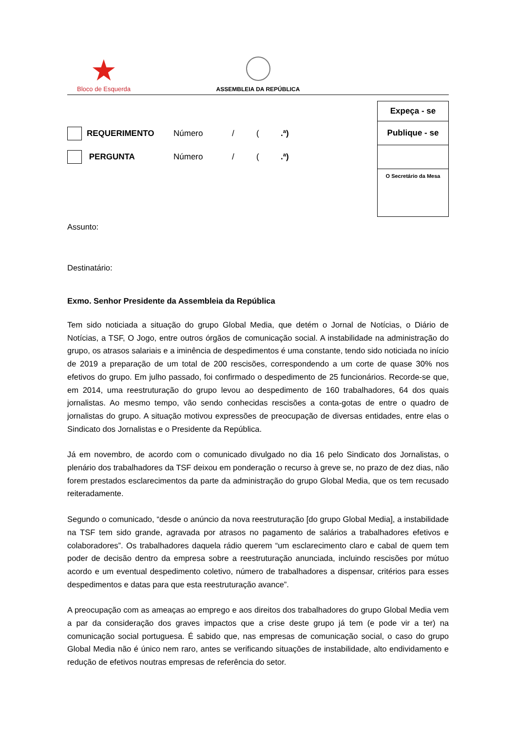★
Bloco de Esquerda
ASSEMBLEIA DA REPÚBLICA
Expeça - se
Publique - se
O Secretário da Mesa
REQUERIMENTO Número / (.ª)
PERGUNTA Número / (.ª)
Assunto:
Destinatário:
Exmo. Senhor Presidente da Assembleia da República
Tem sido noticiada a situação do grupo Global Media, que detém o Jornal de Notícias, o Diário de Notícias, a TSF, O Jogo, entre outros órgãos de comunicação social. A instabilidade na administração do grupo, os atrasos salariais e a iminência de despedimentos é uma constante, tendo sido noticiada no início de 2019 a preparação de um total de 200 rescisões, correspondendo a um corte de quase 30% nos efetivos do grupo. Em julho passado, foi confirmado o despedimento de 25 funcionários. Recorde-se que, em 2014, uma reestruturação do grupo levou ao despedimento de 160 trabalhadores, 64 dos quais jornalistas. Ao mesmo tempo, vão sendo conhecidas rescisões a conta-gotas de entre o quadro de jornalistas do grupo. A situação motivou expressões de preocupação de diversas entidades, entre elas o Sindicato dos Jornalistas e o Presidente da República.
Já em novembro, de acordo com o comunicado divulgado no dia 16 pelo Sindicato dos Jornalistas, o plenário dos trabalhadores da TSF deixou em ponderação o recurso à greve se, no prazo de dez dias, não forem prestados esclarecimentos da parte da administração do grupo Global Media, que os tem recusado reiteradamente.
Segundo o comunicado, “desde o anúncio da nova reestruturação [do grupo Global Media], a instabilidade na TSF tem sido grande, agravada por atrasos no pagamento de salários a trabalhadores efetivos e colaboradores”. Os trabalhadores daquela rádio querem “um esclarecimento claro e cabal de quem tem poder de decisão dentro da empresa sobre a reestruturação anunciada, incluindo rescisões por mútuo acordo e um eventual despedimento coletivo, número de trabalhadores a dispensar, critérios para esses despedimentos e datas para que esta reestruturação avance”.
A preocupação com as ameaças ao emprego e aos direitos dos trabalhadores do grupo Global Media vem a par da consideração dos graves impactos que a crise deste grupo já tem (e pode vir a ter) na comunicação social portuguesa. É sabido que, nas empresas de comunicação social, o caso do grupo Global Media não é único nem raro, antes se verificando situações de instabilidade, alto endividamento e redução de efetivos noutras empresas de referência do setor.